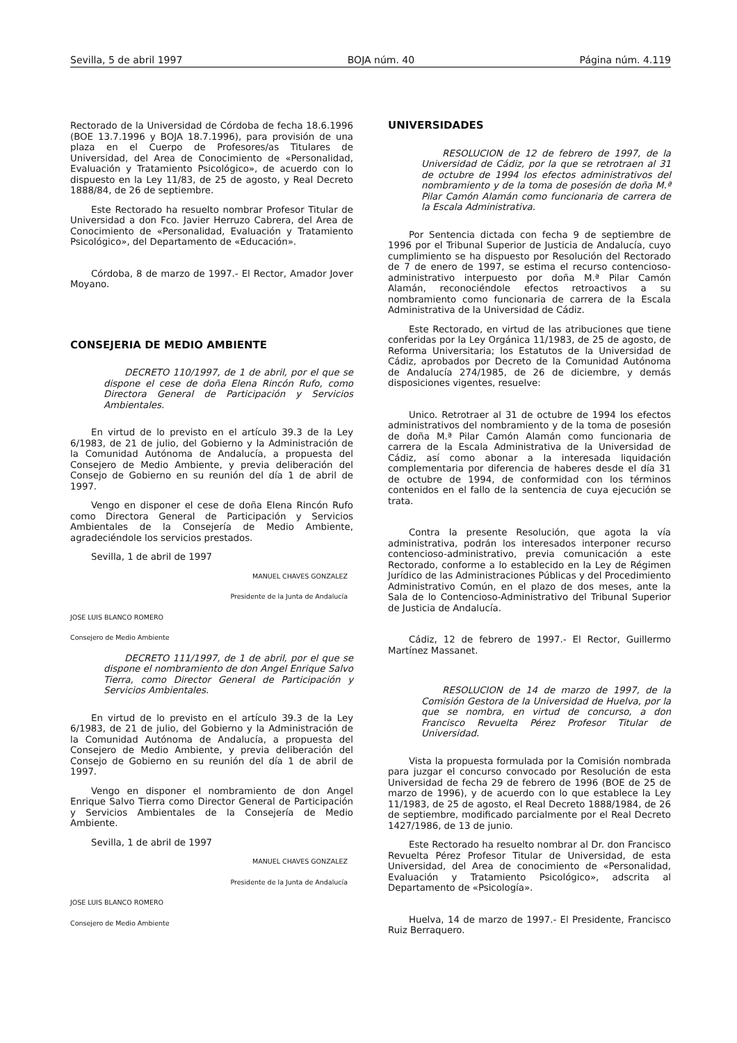Sevilla, 5 de abril 1997 BOJA núm. 40 Página núm. 4.119
Rectorado de la Universidad de Córdoba de fecha 18.6.1996 (BOE 13.7.1996 y BOJA 18.7.1996), para provisión de una plaza en el Cuerpo de Profesores/as Titulares de Universidad, del Area de Conocimiento de «Personalidad, Evaluación y Tratamiento Psicológico», de acuerdo con lo dispuesto en la Ley 11/83, de 25 de agosto, y Real Decreto 1888/84, de 26 de septiembre.
Este Rectorado ha resuelto nombrar Profesor Titular de Universidad a don Fco. Javier Herruzo Cabrera, del Area de Conocimiento de «Personalidad, Evaluación y Tratamiento Psicológico», del Departamento de «Educación».
Córdoba, 8 de marzo de 1997.- El Rector, Amador Jover Moyano.
CONSEJERIA DE MEDIO AMBIENTE
DECRETO 110/1997, de 1 de abril, por el que se dispone el cese de doña Elena Rincón Rufo, como Directora General de Participación y Servicios Ambientales.
En virtud de lo previsto en el artículo 39.3 de la Ley 6/1983, de 21 de julio, del Gobierno y la Administración de la Comunidad Autónoma de Andalucía, a propuesta del Consejero de Medio Ambiente, y previa deliberación del Consejo de Gobierno en su reunión del día 1 de abril de 1997.
Vengo en disponer el cese de doña Elena Rincón Rufo como Directora General de Participación y Servicios Ambientales de la Consejería de Medio Ambiente, agradeciéndole los servicios prestados.
Sevilla, 1 de abril de 1997
MANUEL CHAVES GONZALEZ
Presidente de la Junta de Andalucía
JOSE LUIS BLANCO ROMERO
Consejero de Medio Ambiente
DECRETO 111/1997, de 1 de abril, por el que se dispone el nombramiento de don Angel Enrique Salvo Tierra, como Director General de Participación y Servicios Ambientales.
En virtud de lo previsto en el artículo 39.3 de la Ley 6/1983, de 21 de julio, del Gobierno y la Administración de la Comunidad Autónoma de Andalucía, a propuesta del Consejero de Medio Ambiente, y previa deliberación del Consejo de Gobierno en su reunión del día 1 de abril de 1997.
Vengo en disponer el nombramiento de don Angel Enrique Salvo Tierra como Director General de Participación y Servicios Ambientales de la Consejería de Medio Ambiente.
Sevilla, 1 de abril de 1997
MANUEL CHAVES GONZALEZ
Presidente de la Junta de Andalucía
JOSE LUIS BLANCO ROMERO
Consejero de Medio Ambiente
UNIVERSIDADES
RESOLUCION de 12 de febrero de 1997, de la Universidad de Cádiz, por la que se retrotraen al 31 de octubre de 1994 los efectos administrativos del nombramiento y de la toma de posesión de doña M.ª Pilar Camón Alamán como funcionaria de carrera de la Escala Administrativa.
Por Sentencia dictada con fecha 9 de septiembre de 1996 por el Tribunal Superior de Justicia de Andalucía, cuyo cumplimiento se ha dispuesto por Resolución del Rectorado de 7 de enero de 1997, se estima el recurso contencioso-administrativo interpuesto por doña M.ª Pilar Camón Alamán, reconociéndole efectos retroactivos a su nombramiento como funcionaria de carrera de la Escala Administrativa de la Universidad de Cádiz.
Este Rectorado, en virtud de las atribuciones que tiene conferidas por la Ley Orgánica 11/1983, de 25 de agosto, de Reforma Universitaria; los Estatutos de la Universidad de Cádiz, aprobados por Decreto de la Comunidad Autónoma de Andalucía 274/1985, de 26 de diciembre, y demás disposiciones vigentes, resuelve:
Unico. Retrotraer al 31 de octubre de 1994 los efectos administrativos del nombramiento y de la toma de posesión de doña M.ª Pilar Camón Alamán como funcionaria de carrera de la Escala Administrativa de la Universidad de Cádiz, así como abonar a la interesada liquidación complementaria por diferencia de haberes desde el día 31 de octubre de 1994, de conformidad con los términos contenidos en el fallo de la sentencia de cuya ejecución se trata.
Contra la presente Resolución, que agota la vía administrativa, podrán los interesados interponer recurso contencioso-administrativo, previa comunicación a este Rectorado, conforme a lo establecido en la Ley de Régimen Jurídico de las Administraciones Públicas y del Procedimiento Administrativo Común, en el plazo de dos meses, ante la Sala de lo Contencioso-Administrativo del Tribunal Superior de Justicia de Andalucía.
Cádiz, 12 de febrero de 1997.- El Rector, Guillermo Martínez Massanet.
RESOLUCION de 14 de marzo de 1997, de la Comisión Gestora de la Universidad de Huelva, por la que se nombra, en virtud de concurso, a don Francisco Revuelta Pérez Profesor Titular de Universidad.
Vista la propuesta formulada por la Comisión nombrada para juzgar el concurso convocado por Resolución de esta Universidad de fecha 29 de febrero de 1996 (BOE de 25 de marzo de 1996), y de acuerdo con lo que establece la Ley 11/1983, de 25 de agosto, el Real Decreto 1888/1984, de 26 de septiembre, modificado parcialmente por el Real Decreto 1427/1986, de 13 de junio.
Este Rectorado ha resuelto nombrar al Dr. don Francisco Revuelta Pérez Profesor Titular de Universidad, de esta Universidad, del Area de conocimiento de «Personalidad, Evaluación y Tratamiento Psicológico», adscrita al Departamento de «Psicología».
Huelva, 14 de marzo de 1997.- El Presidente, Francisco Ruiz Berraquero.